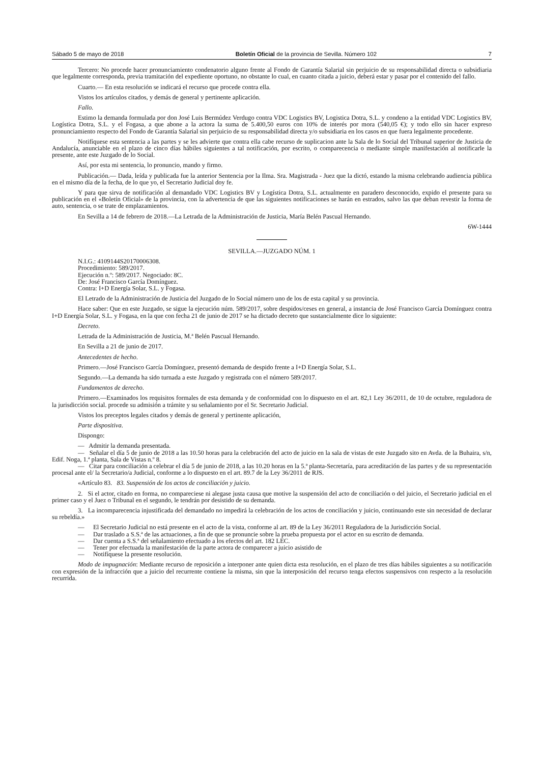Sábado 5 de mayo de 2018 Boletín Oficial de la provincia de Sevilla. Número 102 7
Tercero: No procede hacer pronunciamiento condenatorio alguno frente al Fondo de Garantía Salarial sin perjuicio de su responsabilidad directa o subsidiaria que legalmente corresponda, previa tramitación del expediente oportuno, no obstante lo cual, en cuanto citada a juicio, deberá estar y pasar por el contenido del fallo.
Cuarto.— En esta resolución se indicará el recurso que procede contra ella.
Vistos los artículos citados, y demás de general y pertinente aplicación.
Fallo.
Estimo la demanda formulada por don José Luis Bermúdez Verdugo contra VDC Logistics BV, Logistica Dotra, S.L. y condeno a la entidad VDC Logistics BV, Logística Dotra, S.L. y el Fogasa, a que abone a la actora la suma de 5.400,50 euros con 10% de interés por mora (540,05 €); y todo ello sin hacer expreso pronunciamiento respecto del Fondo de Garantía Salarial sin perjuicio de su responsabilidad directa y/o subsidiaria en los casos en que fuera legalmente procedente.
Notifíquese esta sentencia a las partes y se les advierte que contra ella cabe recurso de suplicacion ante la Sala de lo Social del Tribunal superior de Justicia de Andalucía, anunciable en el plazo de cinco días hábiles siguientes a tal notificación, por escrito, o comparecencia o mediante simple manifestación al notificarle la presente, ante este Juzgado de lo Social.
Así, por esta mi sentencia, lo pronuncio, mando y firmo.
Publicación.— Dada, leída y publicada fue la anterior Sentencia por la Ilma. Sra. Magistrada - Juez que la dictó, estando la misma celebrando audiencia pública en el mismo día de la fecha, de lo que yo, el Secretario Judicial doy fe.
Y para que sirva de notificación al demandado VDC Logistics BV y Logística Dotra, S.L. actualmente en paradero desconocido, expido el presente para su publicación en el «Boletín Oficial» de la provincia, con la advertencia de que las siguientes notificaciones se harán en estrados, salvo las que deban revestir la forma de auto, sentencia, o se trate de emplazamientos.
En Sevilla a 14 de febrero de 2018.—La Letrada de la Administración de Justicia, María Belén Pascual Hernando.
6W-1444
SEVILLA.—JUZGADO NÚM. 1
N.I.G.: 4109144S20170006308.
Procedimiento: 589/2017.
Ejecución n.º: 589/2017. Negociado: 8C.
De: José Francisco García Domínguez.
Contra: I+D Energía Solar, S.L. y Fogasa.
El Letrado de la Administración de Justicia del Juzgado de lo Social número uno de los de esta capital y su provincia.
Hace saber: Que en este Juzgado, se sigue la ejecución núm. 589/2017, sobre despidos/ceses en general, a instancia de José Francisco García Domínguez contra I+D Energía Solar, S.L. y Fogasa, en la que con fecha 21 de junio de 2017 se ha dictado decreto que sustancialmente dice lo siguiente:
Decreto.
Letrada de la Administración de Justicia, M.ª Belén Pascual Hernando.
En Sevilla a 21 de junio de 2017.
Antecedentes de hecho.
Primero.—José Francisco García Domínguez, presentó demanda de despido frente a I+D Energía Solar, S.L.
Segundo.—La demanda ha sido turnada a este Juzgado y registrada con el número 589/2017.
Fundamentos de derecho.
Primero.—Examinados los requisitos formales de esta demanda y de conformidad con lo dispuesto en el art. 82,1 Ley 36/2011, de 10 de octubre, reguladora de la jurisdicción social. procede su admisión a trámite y su señalamiento por el Sr. Secretario Judicial.
Vistos los preceptos legales citados y demás de general y pertinente aplicación,
Parte dispositiva.
Dispongo:
— Admitir la demanda presentada.
— Señalar el día 5 de junio de 2018 a las 10.50 horas para la celebración del acto de juicio en la sala de vistas de este Juzgado sito en Avda. de la Buhaira, s/n, Edif. Noga, 1.ª planta, Sala de Vistas n.º 8.
— Citar para conciliación a celebrar el día 5 de junio de 2018, a las 10.20 horas en la 5.ª planta-Secretaría, para acreditación de las partes y de su representación procesal ante el/ la Secretario/a Judicial, conforme a lo dispuesto en el art. 89.7 de la Ley 36/2011 de RJS.
«Artículo 83. 83. Suspensión de los actos de conciliación y juicio.
2. Si el actor, citado en forma, no compareciese ni alegase justa causa que motive la suspensión del acto de conciliación o del juicio, el Secretario judicial en el primer caso y el Juez o Tribunal en el segundo, le tendrán por desistido de su demanda.
3. La incomparecencia injustificada del demandado no impedirá la celebración de los actos de conciliación y juicio, continuando este sin necesidad de declarar su rebeldía.»
— El Secretario Judicial no está presente en el acto de la vista, conforme al art. 89 de la Ley 36/2011 Reguladora de la Jurisdicción Social.
— Dar traslado a S.S.ª de las actuaciones, a fin de que se pronuncie sobre la prueba propuesta por el actor en su escrito de demanda.
— Dar cuenta a S.S.ª del señalamiento efectuado a los efectos del art. 182 LEC.
— Tener por efectuada la manifestación de la parte actora de comparecer a juicio asistido de
— Notifíquese la presente resolución.
Modo de impugnación: Mediante recurso de reposición a interponer ante quien dicta esta resolución, en el plazo de tres días hábiles siguientes a su notificación con expresión de la infracción que a juicio del recurrente contiene la misma, sin que la interposición del recurso tenga efectos suspensivos con respecto a la resolución recurrida.